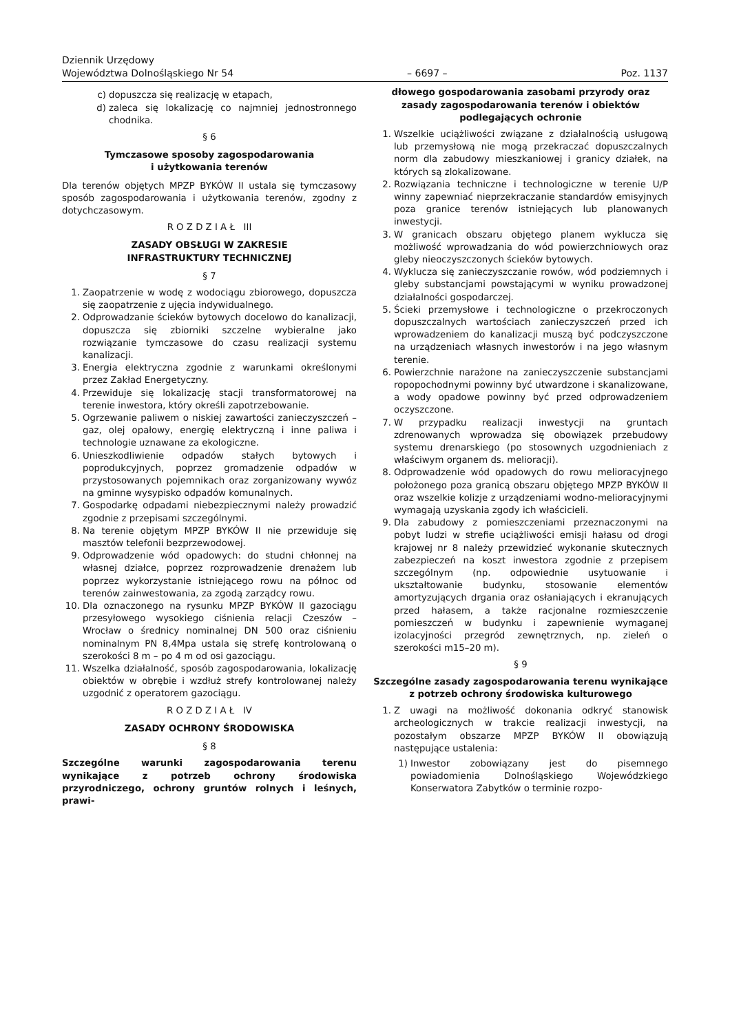Dziennik Urzędowy
Województwa Dolnośląskiego Nr 54
– 6697 –
Poz. 1137
c) dopuszcza się realizację w etapach,
d) zaleca się lokalizację co najmniej jednostronnego chodnika.
§ 6
Tymczasowe sposoby zagospodarowania
i użytkowania terenów
Dla terenów objętych MPZP BYKÓW II ustala się tymczasowy sposób zagospodarowania i użytkowania terenów, zgodny z dotychczasowym.
R O Z D Z I A Ł III
ZASADY OBSŁUGI W ZAKRESIE
INFRASTRUKTURY TECHNICZNEJ
§ 7
1. Zaopatrzenie w wodę z wodociągu zbiorowego, dopuszcza się zaopatrzenie z ujęcia indywidualnego.
2. Odprowadzanie ścieków bytowych docelowo do kanalizacji, dopuszcza się zbiorniki szczelne wybieralne jako rozwiązanie tymczasowe do czasu realizacji systemu kanalizacji.
3. Energia elektryczna zgodnie z warunkami określonymi przez Zakład Energetyczny.
4. Przewiduje się lokalizację stacji transformatorowej na terenie inwestora, który określi zapotrzebowanie.
5. Ogrzewanie paliwem o niskiej zawartości zanieczyszczeń – gaz, olej opałowy, energię elektryczną i inne paliwa i technologie uznawane za ekologiczne.
6. Unieszkodliwienie odpadów stałych bytowych i poprodukcyjnych, poprzez gromadzenie odpadów w przystosowanych pojemnikach oraz zorganizowany wywóz na gminne wysypisko odpadów komunalnych.
7. Gospodarkę odpadami niebezpiecznymi należy prowadzić zgodnie z przepisami szczególnymi.
8. Na terenie objętym MPZP BYKÓW II nie przewiduje się masztów telefonii bezprzewodowej.
9. Odprowadzenie wód opadowych: do studni chłonnej na własnej działce, poprzez rozprowadzenie drenażem lub poprzez wykorzystanie istniejącego rowu na północ od terenów zainwestowania, za zgodą zarządcy rowu.
10. Dla oznaczonego na rysunku MPZP BYKÓW II gazociągu przesyłowego wysokiego ciśnienia relacji Czeszów – Wrocław o średnicy nominalnej DN 500 oraz ciśnieniu nominalnym PN 8,4Mpa ustala się strefę kontrolowaną o szerokości 8 m – po 4 m od osi gazociągu.
11. Wszelka działalność, sposób zagospodarowania, lokalizację obiektów w obrębie i wzdłuż strefy kontrolowanej należy uzgodnić z operatorem gazociągu.
R O Z D Z I A Ł IV
ZASADY OCHRONY ŚRODOWISKA
§ 8
Szczególne warunki zagospodarowania terenu wynikające z potrzeb ochrony środowiska przyrodniczego, ochrony gruntów rolnych i leśnych, prawi-
dłowego gospodarowania zasobami przyrody oraz zasady zagospodarowania terenów i obiektów podlegających ochronie
1. Wszelkie uciążliwości związane z działalnością usługową lub przemysłową nie mogą przekraczać dopuszczalnych norm dla zabudowy mieszkaniowej i granicy działek, na których są zlokalizowane.
2. Rozwiązania techniczne i technologiczne w terenie U/P winny zapewniać nieprzekraczanie standardów emisyjnych poza granice terenów istniejących lub planowanych inwestycji.
3. W granicach obszaru objętego planem wyklucza się możliwość wprowadzania do wód powierzchniowych oraz gleby nieoczyszczonych ścieków bytowych.
4. Wyklucza się zanieczyszczanie rowów, wód podziemnych i gleby substancjami powstającymi w wyniku prowadzonej działalności gospodarczej.
5. Ścieki przemysłowe i technologiczne o przekroczonych dopuszczalnych wartościach zanieczyszczeń przed ich wprowadzeniem do kanalizacji muszą być podczyszczone na urządzeniach własnych inwestorów i na jego własnym terenie.
6. Powierzchnie narażone na zanieczyszczenie substancjami ropopochodnymi powinny być utwardzone i skanalizowane, a wody opadowe powinny być przed odprowadzeniem oczyszczone.
7. W przypadku realizacji inwestycji na gruntach zdrenowanych wprowadza się obowiązek przebudowy systemu drenarskiego (po stosownych uzgodnieniach z właściwym organem ds. melioracji).
8. Odprowadzenie wód opadowych do rowu melioracyjnego położonego poza granicą obszaru objętego MPZP BYKÓW II oraz wszelkie kolizje z urządzeniami wodno-melioracyjnymi wymagają uzyskania zgody ich właścicieli.
9. Dla zabudowy z pomieszczeniami przeznaczonymi na pobyt ludzi w strefie uciążliwości emisji hałasu od drogi krajowej nr 8 należy przewidzieć wykonanie skutecznych zabezpieczeń na koszt inwestora zgodnie z przepisem szczególnym (np. odpowiednie usytuowanie i ukształtowanie budynku, stosowanie elementów amortyzujących drgania oraz osłaniających i ekranujących przed hałasem, a także racjonalne rozmieszczenie pomieszczeń w budynku i zapewnienie wymaganej izolacyjności przegród zewnętrznych, np. zieleń o szerokości m15–20 m).
§ 9
Szczególne zasady zagospodarowania terenu wynikające z potrzeb ochrony środowiska kulturowego
1. Z uwagi na możliwość dokonania odkryć stanowisk archeologicznych w trakcie realizacji inwestycji, na pozostałym obszarze MPZP BYKÓW II obowiązują następujące ustalenia:
1) Inwestor zobowiązany jest do pisemnego powiadomienia Dolnośląskiego Wojewódzkiego Konserwatora Zabytków o terminie rozpo-